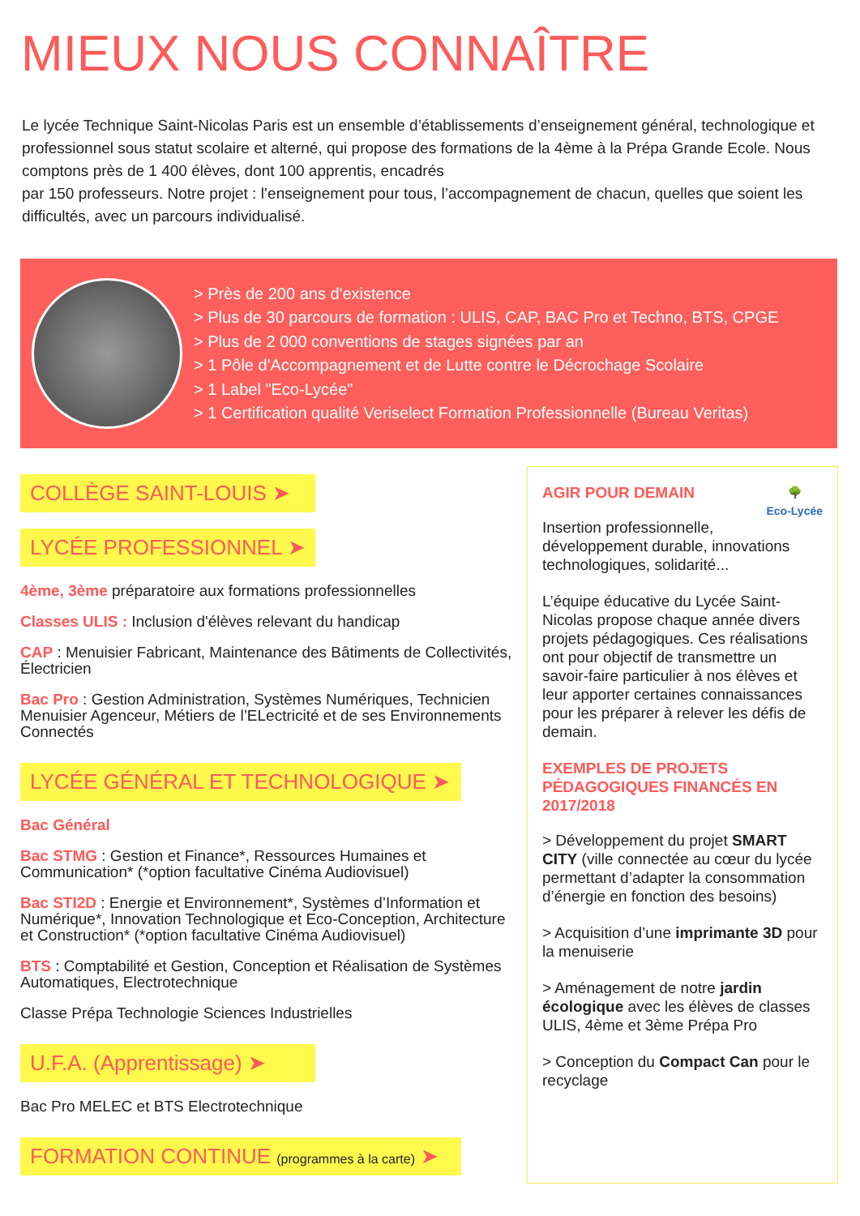MIEUX NOUS CONNAÎTRE
Le lycée Technique Saint-Nicolas Paris est un ensemble d’établissements d’enseignement général, technologique et professionnel sous statut scolaire et alterné, qui propose des formations de la 4ème à la Prépa Grande Ecole. Nous comptons près de 1 400 élèves, dont 100 apprentis, encadrés
par 150 professeurs. Notre projet : l’enseignement pour tous, l’accompagnement de chacun, quelles que soient les difficultés, avec un parcours individualisé.
> Près de 200 ans d'existence
> Plus de 30 parcours de formation : ULIS, CAP, BAC Pro et Techno, BTS, CPGE
> Plus de 2 000 conventions de stages signées par an
> 1 Pôle d'Accompagnement et de Lutte contre le Décrochage Scolaire
> 1 Label "Eco-Lycée"
> 1 Certification qualité Veriselect Formation Professionnelle (Bureau Veritas)
COLLÈGE SAINT-LOUIS ➤
LYCÉE PROFESSIONNEL ➤
4ème, 3ème préparatoire aux formations professionnelles
Classes ULIS : Inclusion d'élèves relevant du handicap
CAP : Menuisier Fabricant, Maintenance des Bâtiments de Collectivités, Électricien
Bac Pro : Gestion Administration, Systèmes Numériques, Technicien Menuisier Agenceur, Métiers de l’ELectricité et de ses Environnements Connectés
LYCÉE GÉNÉRAL ET TECHNOLOGIQUE ➤
Bac Général
Bac STMG : Gestion et Finance*, Ressources Humaines et Communication* (*option facultative Cinéma Audiovisuel)
Bac STI2D : Energie et Environnement*, Systèmes d’Information et Numérique*, Innovation Technologique et Eco-Conception, Architecture et Construction* (*option facultative Cinéma Audiovisuel)
BTS : Comptabilité et Gestion, Conception et Réalisation de Systèmes Automatiques, Electrotechnique
Classe Prépa Technologie Sciences Industrielles
U.F.A. (Apprentissage) ➤
Bac Pro MELEC et BTS Electrotechnique
FORMATION CONTINUE (programmes à la carte) ➤
🌳
Eco-Lycée
AGIR POUR DEMAIN
Insertion professionnelle, développement durable, innovations technologiques, solidarité...
L’équipe éducative du Lycée Saint-Nicolas propose chaque année divers projets pédagogiques. Ces réalisations ont pour objectif de transmettre un savoir-faire particulier à nos élèves et leur apporter certaines connaissances pour les préparer à relever les défis de demain.
EXEMPLES DE PROJETS PÉDAGOGIQUES FINANCÉS EN 2017/2018
> Développement du projet SMART CITY (ville connectée au cœur du lycée permettant d’adapter la consommation d’énergie en fonction des besoins)
> Acquisition d’une imprimante 3D pour la menuiserie
> Aménagement de notre jardin écologique avec les élèves de classes ULIS, 4ème et 3ème Prépa Pro
> Conception du Compact Can pour le recyclage